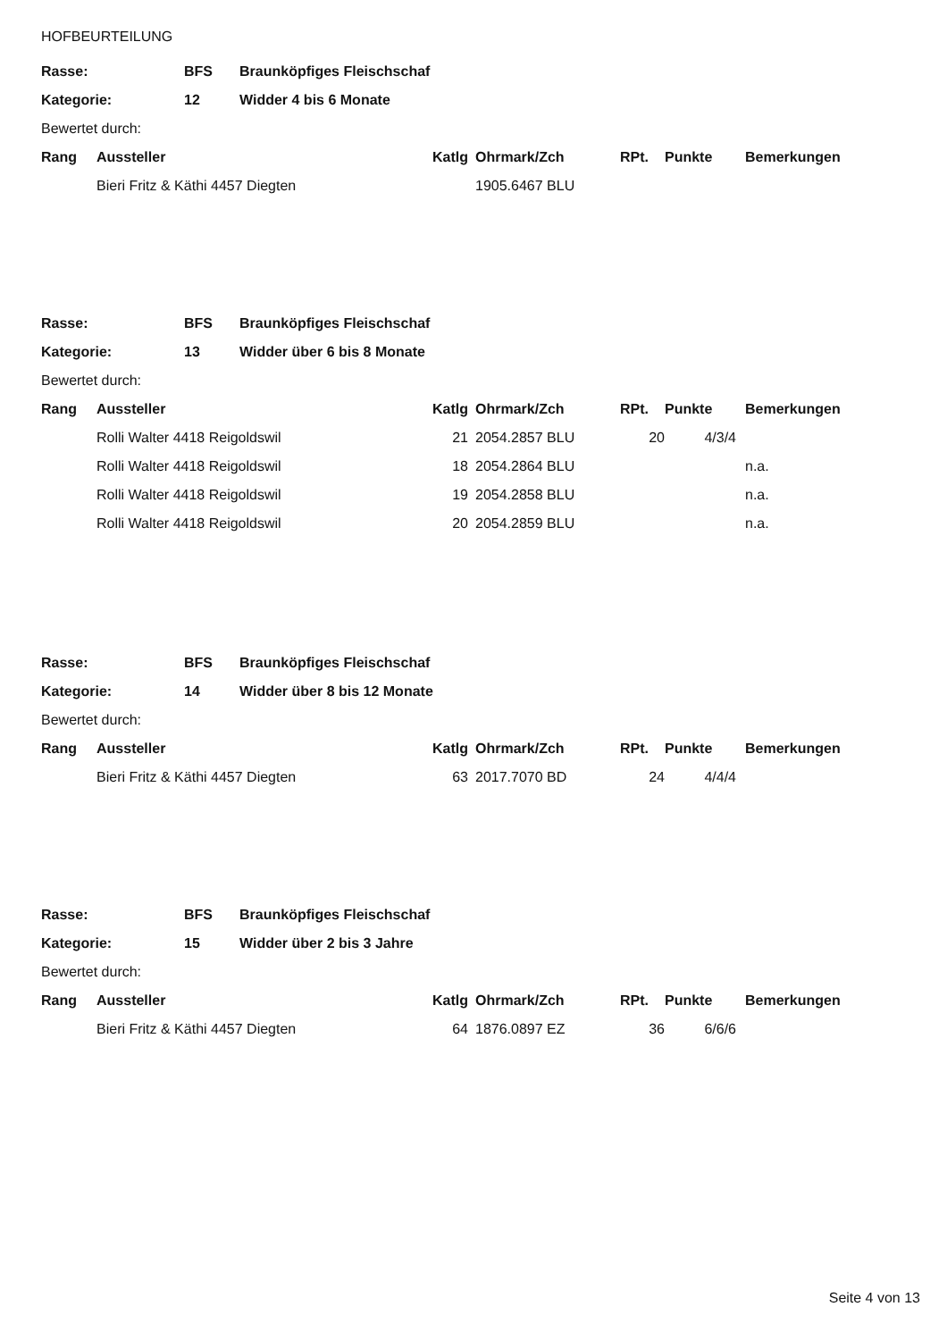HOFBEURTEILUNG
| Rasse: | BFS | Braunköpfiges Fleischschaf |
| --- | --- | --- |
| Kategorie: | 12 | Widder 4 bis 6 Monate |
| Bewertet durch: | | |
| Rang | Aussteller | Katlg | Ohrmark/Zch | RPt. | Punkte | Bemerkungen |
| --- | --- | --- | --- | --- | --- | --- |
| | Bieri Fritz & Käthi 4457 Diegten | | 1905.6467 BLU | | | |
| Rasse: | BFS | Braunköpfiges Fleischschaf |
| --- | --- | --- |
| Kategorie: | 13 | Widder über 6 bis 8 Monate |
| Bewertet durch: | | |
| Rang | Aussteller | Katlg | Ohrmark/Zch | RPt. | Punkte | Bemerkungen |
| --- | --- | --- | --- | --- | --- | --- |
| | Rolli Walter 4418 Reigoldswil | 21 | 2054.2857 BLU | 20 | 4/3/4 | |
| | Rolli Walter 4418 Reigoldswil | 18 | 2054.2864 BLU | | | n.a. |
| | Rolli Walter 4418 Reigoldswil | 19 | 2054.2858 BLU | | | n.a. |
| | Rolli Walter 4418 Reigoldswil | 20 | 2054.2859 BLU | | | n.a. |
| Rasse: | BFS | Braunköpfiges Fleischschaf |
| --- | --- | --- |
| Kategorie: | 14 | Widder über 8 bis 12 Monate |
| Bewertet durch: | | |
| Rang | Aussteller | Katlg | Ohrmark/Zch | RPt. | Punkte | Bemerkungen |
| --- | --- | --- | --- | --- | --- | --- |
| | Bieri Fritz & Käthi 4457 Diegten | 63 | 2017.7070 BD | 24 | 4/4/4 | |
| Rasse: | BFS | Braunköpfiges Fleischschaf |
| --- | --- | --- |
| Kategorie: | 15 | Widder über 2 bis 3 Jahre |
| Bewertet durch: | | |
| Rang | Aussteller | Katlg | Ohrmark/Zch | RPt. | Punkte | Bemerkungen |
| --- | --- | --- | --- | --- | --- | --- |
| | Bieri Fritz & Käthi 4457 Diegten | 64 | 1876.0897 EZ | 36 | 6/6/6 | |
Seite 4 von 13